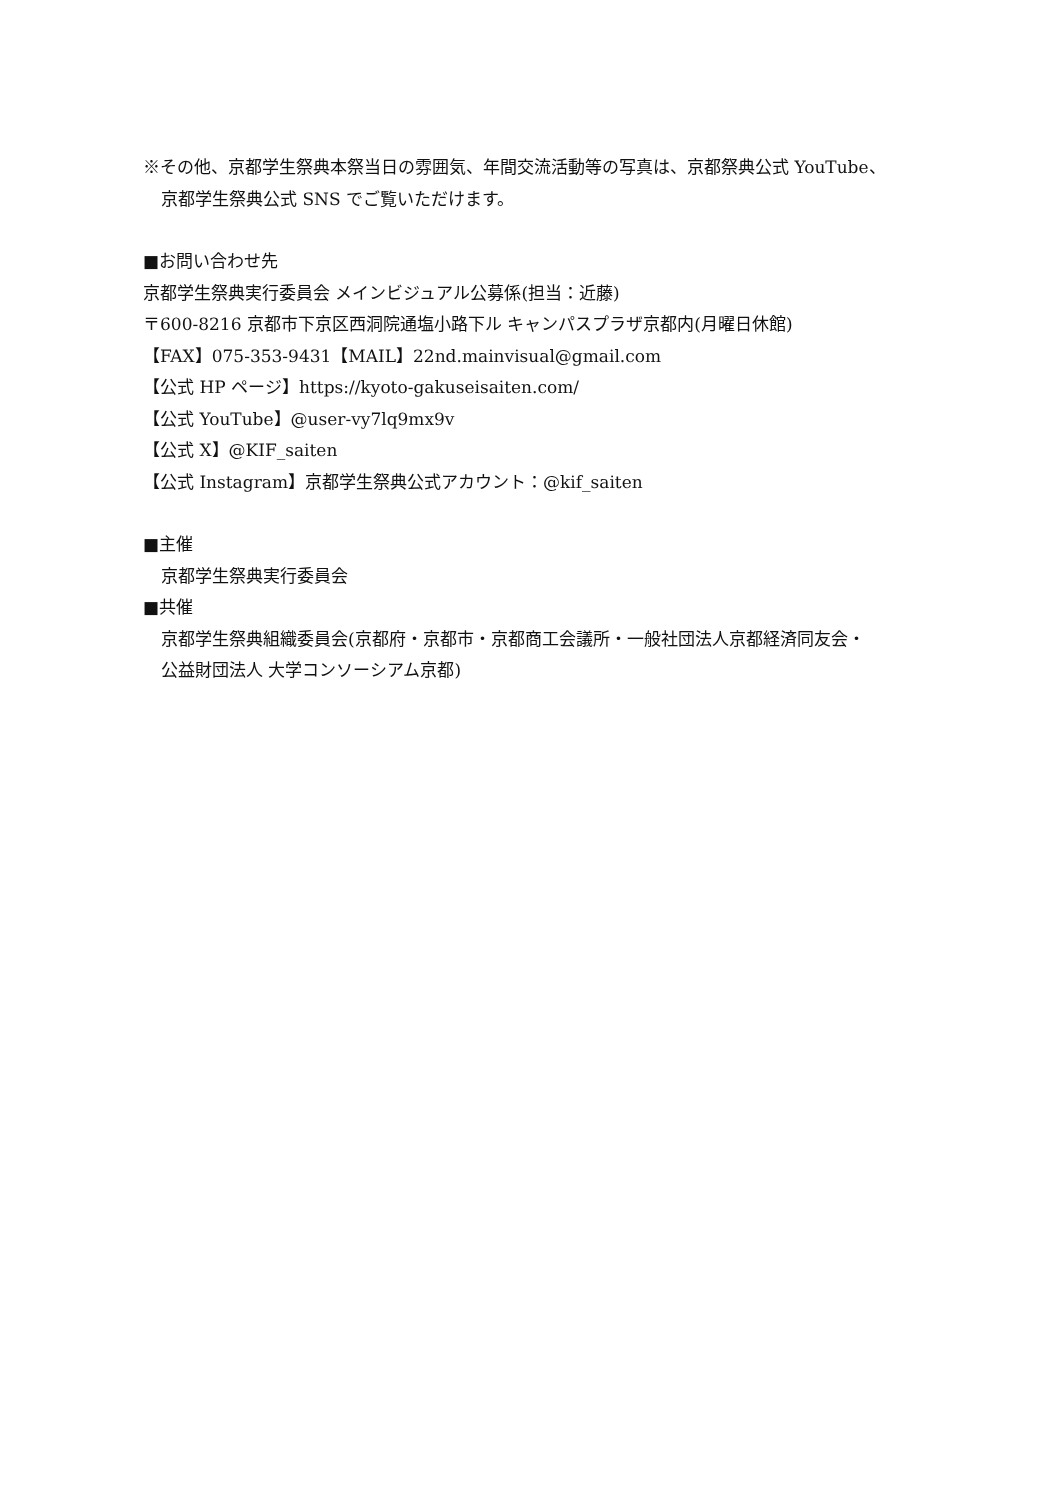※その他、京都学生祭典本祭当日の雰囲気、年間交流活動等の写真は、京都祭典公式 YouTube、
京都学生祭典公式 SNS でご覧いただけます。
■お問い合わせ先
京都学生祭典実行委員会 メインビジュアル公募係(担当：近藤)
〒600‐8216 京都市下京区西洞院通塩小路下ル キャンパスプラザ京都内(月曜日休館)
【FAX】075-353-9431【MAIL】22nd.mainvisual@gmail.com
【公式 HP ページ】https://kyoto-gakuseisaiten.com/
【公式 YouTube】@user-vy7lq9mx9v
【公式 X】@KIF_saiten
【公式 Instagram】京都学生祭典公式アカウント：@kif_saiten
■主催
京都学生祭典実行委員会
■共催
京都学生祭典組織委員会(京都府・京都市・京都商工会議所・一般社団法人京都経済同友会・
公益財団法人 大学コンソーシアム京都)